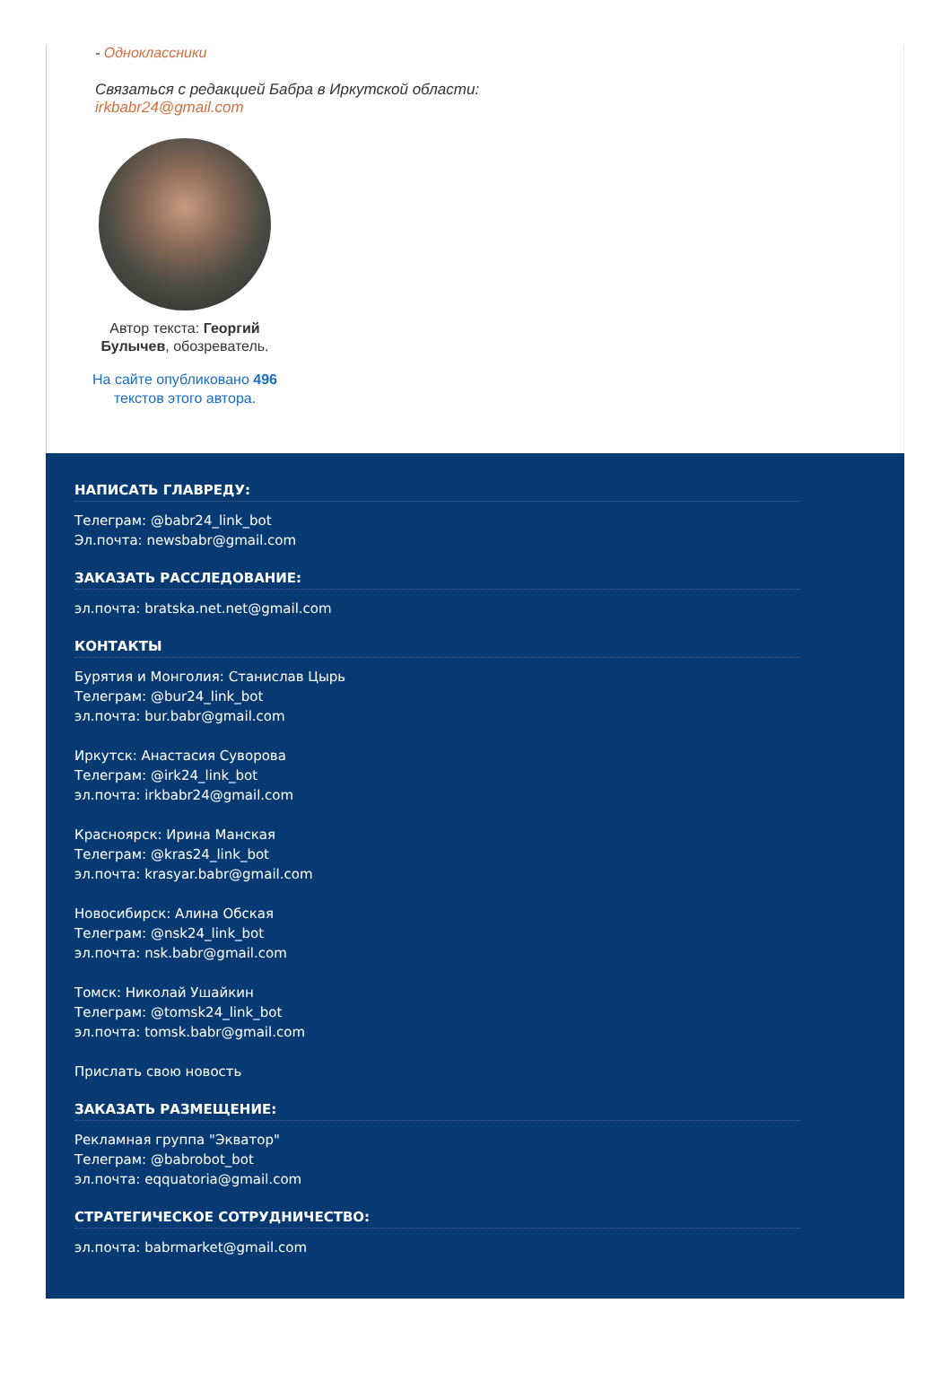- Одноклассники
Связаться с редакцией Бабра в Иркутской области:
irkbabr24@gmail.com
Автор текста: Георгий Булычев, обозреватель.
На сайте опубликовано 496 текстов этого автора.
НАПИСАТЬ ГЛАВРЕДУ:
Телеграм: @babr24_link_bot
Эл.почта: newsbabr@gmail.com
ЗАКАЗАТЬ РАССЛЕДОВАНИЕ:
эл.почта: bratska.net.net@gmail.com
КОНТАКТЫ
Бурятия и Монголия: Станислав Цырь
Телеграм: @bur24_link_bot
эл.почта: bur.babr@gmail.com
Иркутск: Анастасия Суворова
Телеграм: @irk24_link_bot
эл.почта: irkbabr24@gmail.com
Красноярск: Ирина Манская
Телеграм: @kras24_link_bot
эл.почта: krasyar.babr@gmail.com
Новосибирск: Алина Обская
Телеграм: @nsk24_link_bot
эл.почта: nsk.babr@gmail.com
Томск: Николай Ушайкин
Телеграм: @tomsk24_link_bot
эл.почта: tomsk.babr@gmail.com
Прислать свою новость
ЗАКАЗАТЬ РАЗМЕЩЕНИЕ:
Рекламная группа "Экватор"
Телеграм: @babrobot_bot
эл.почта: eqquatoria@gmail.com
СТРАТЕГИЧЕСКОЕ СОТРУДНИЧЕСТВО:
эл.почта: babrmarket@gmail.com